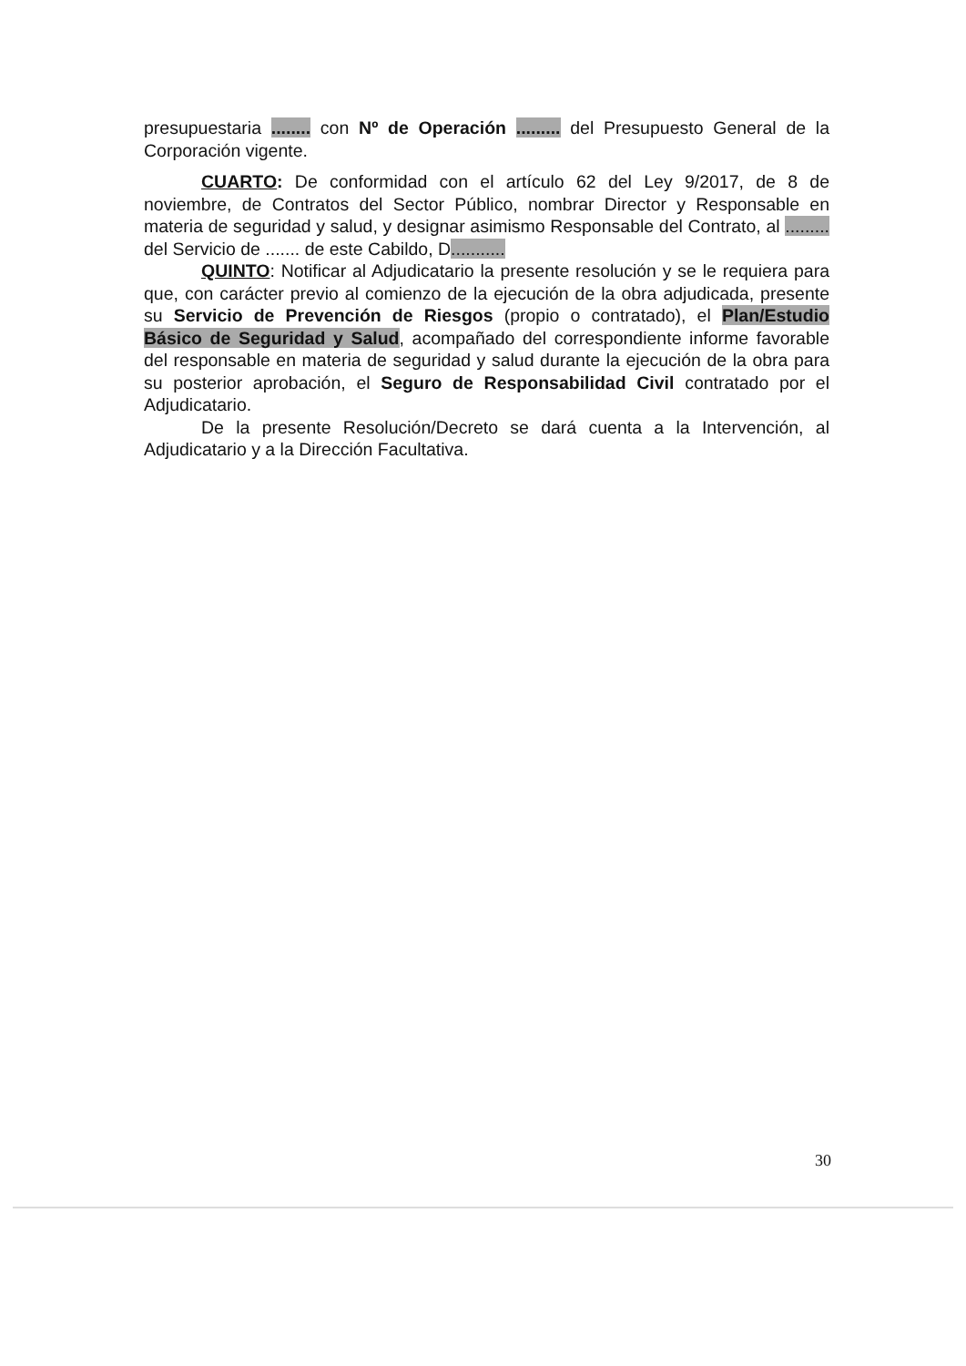presupuestaria ........ con Nº de Operación ......... del Presupuesto General de la Corporación vigente.
CUARTO: De conformidad con el artículo 62 del Ley 9/2017, de 8 de noviembre, de Contratos del Sector Público, nombrar Director y Responsable en materia de seguridad y salud, y designar asimismo Responsable del Contrato, al ......... del Servicio de ....... de este Cabildo, D...........
QUINTO: Notificar al Adjudicatario la presente resolución y se le requiera para que, con carácter previo al comienzo de la ejecución de la obra adjudicada, presente su Servicio de Prevención de Riesgos (propio o contratado), el Plan/Estudio Básico de Seguridad y Salud, acompañado del correspondiente informe favorable del responsable en materia de seguridad y salud durante la ejecución de la obra para su posterior aprobación, el Seguro de Responsabilidad Civil contratado por el Adjudicatario.
De la presente Resolución/Decreto se dará cuenta a la Intervención, al Adjudicatario y a la Dirección Facultativa.
30